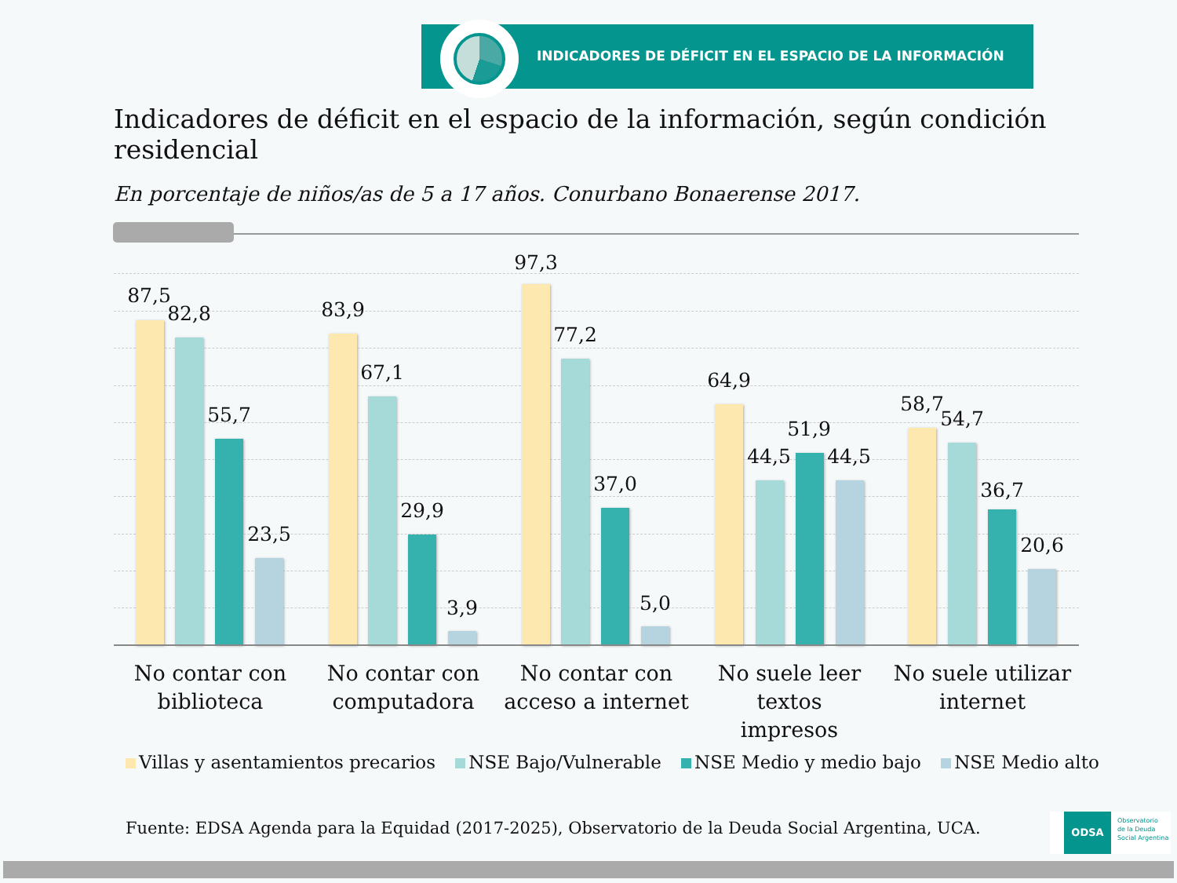INDICADORES DE DÉFICIT EN EL ESPACIO DE LA INFORMACIÓN
Indicadores de déficit en el espacio de la información, según condición residencial
En porcentaje de niños/as de 5 a 17 años. Conurbano Bonaerense 2017.
87,5
82,8
55,7
23,5
83,9
67,1
29,9
3,9
97,3
77,2
37,0
5,0
64,9
44,5
51,9
44,5
58,7
54,7
36,7
20,6
No contar con
biblioteca
No contar con
computadora
No contar con
acceso a internet
No suele leer textos
impresos
No suele utilizar
internet
Villas y asentamientos precarios NSE Bajo/Vulnerable NSE Medio y medio bajo NSE Medio alto
Fuente: EDSA Agenda para la Equidad (2017-2025), Observatorio de la Deuda Social Argentina, UCA.
ODSA Observatorio
de la Deuda
Social Argentina